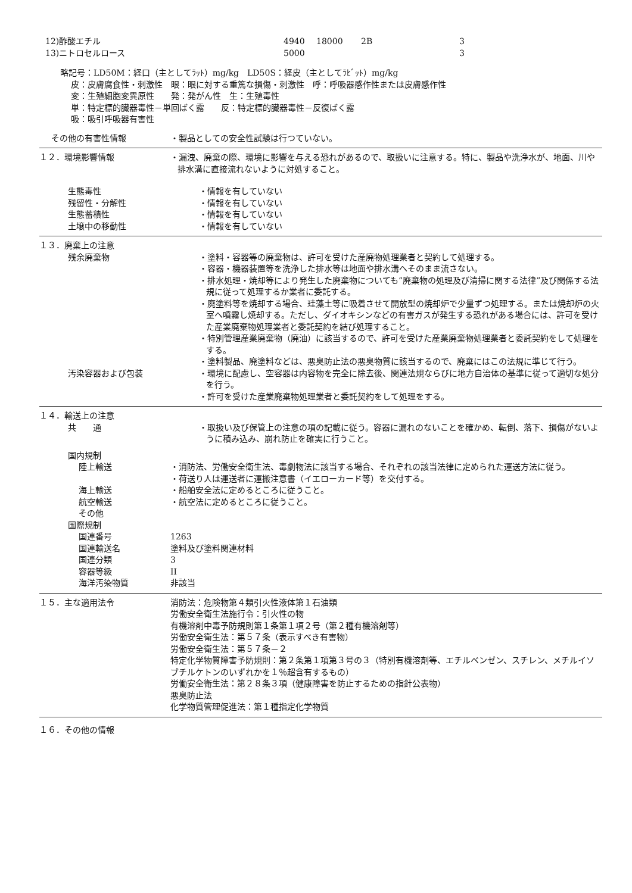| 12)酢酸エチル | 4940 | 18000 | 2B | 3 |
| 13)ニトロセルロース | 5000 | | | 3 |
略記号：LD50M：経口（主としてﾗｯﾄ）mg/kg　LD50S：経皮（主としてﾗﾋﾞｯﾄ）mg/kg
皮：皮膚腐食性・刺激性　眼：眼に対する重篤な損傷・刺激性　呼：呼吸器感作性または皮膚感作性
変：生殖細胞変異原性　　発：発がん性　生：生殖毒性
単：特定標的臓器毒性－単回ばく露　　反：特定標的臓器毒性－反復ばく露
吸：吸引呼吸器有害性
その他の有害性情報 ・製品としての安全性試験は行つていない。
１２．環境影響情報 ・漏洩、廃棄の際、環境に影響を与える恐れがあるので、取扱いに注意する。特に、製品や洗浄水が、地面、川や排水溝に直接流れないように対処すること。
生態毒性 ・情報を有していない
残留性・分解性 ・情報を有していない
生態蓄積性 ・情報を有していない
土壌中の移動性 ・情報を有していない
１３．廃棄上の注意
残余廃棄物 ・塗料・容器等の廃棄物は、許可を受けた産廃物処理業者と契約して処理する。
・容器・機器装置等を洗浄した排水等は地面や排水溝へそのまま流さない。
・排水処理・焼却等により発生した廃棄物についても”廃棄物の処理及び清掃に関する法律”及び関係する法規に従って処理するか業者に委託する。
・廃塗料等を焼却する場合、珪藻土等に吸着させて開放型の焼却炉で少量ずつ処理する。または焼却炉の火室へ噴霧し焼却する。ただし、ダイオキシンなどの有害ガスが発生する恐れがある場合には、許可を受けた産業廃棄物処理業者と委託契約を結び処理すること。
・特別管理産業廃棄物（廃油）に該当するので、許可を受けた産業廃棄物処理業者と委託契約をして処理をする。
・塗料製品、廃塗料などは、悪臭防止法の悪臭物質に該当するので、廃棄にはこの法規に準じて行う。
汚染容器および包装 ・環境に配慮し、空容器は内容物を完全に除去後、関連法規ならびに地方自治体の基準に従って適切な処分を行う。
・許可を受けた産業廃棄物処理業者と委託契約をして処理をする。
１４．輸送上の注意
共　　通 ・取扱い及び保管上の注意の項の記載に従う。容器に漏れのないことを確かめ、転倒、落下、損傷がないように積み込み、崩れ防止を確実に行うこと。
国内規制
陸上輸送 ・消防法、労働安全衛生法、毒劇物法に該当する場合、それぞれの該当法律に定められた運送方法に従う。
・荷送り人は運送者に運搬注意書（イエローカード等）を交付する。
海上輸送 ・船舶安全法に定めるところに従うこと。
航空輸送 ・航空法に定めるところに従うこと。
その他
国際規制
国連番号 1263
国連輸送名 塗料及び塗料関連材料
国連分類 3
容器等級 II
海洋汚染物質 非該当
１５．主な適用法令 消防法：危険物第４類引火性液体第１石油類
労働安全衛生法施行令：引火性の物
有機溶剤中毒予防規則第１条第１項２号（第２種有機溶剤等）
労働安全衛生法：第５７条（表示すべき有害物）
労働安全衛生法：第５７条－２
特定化学物質障害予防規則：第２条第１項第３号の３（特別有機溶剤等、エチルベンゼン、スチレン、メチルイソブチルケトンのいずれかを１％超含有するもの）
労働安全衛生法：第２８条３項（健康障害を防止するための指針公表物）
悪臭防止法
化学物質管理促進法：第１種指定化学物質
１６．その他の情報